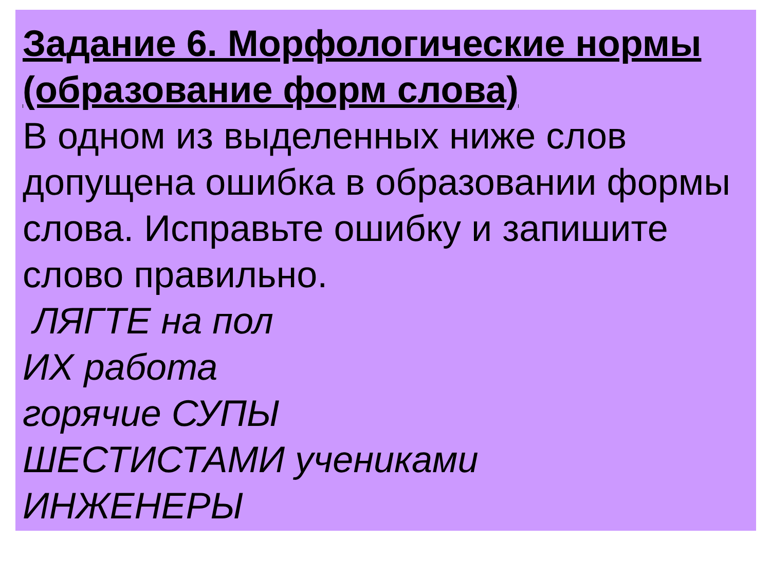Задание 6. Морфологические нормы (образование форм слова)
В одном из выделенных ниже слов допущена ошибка в образовании формы слова. Исправьте ошибку и запишите слово правильно.
ЛЯГТЕ на пол
ИХ работа
горячие СУПЫ
ШЕСТИСТАМИ учениками
ИНЖЕНЕРЫ